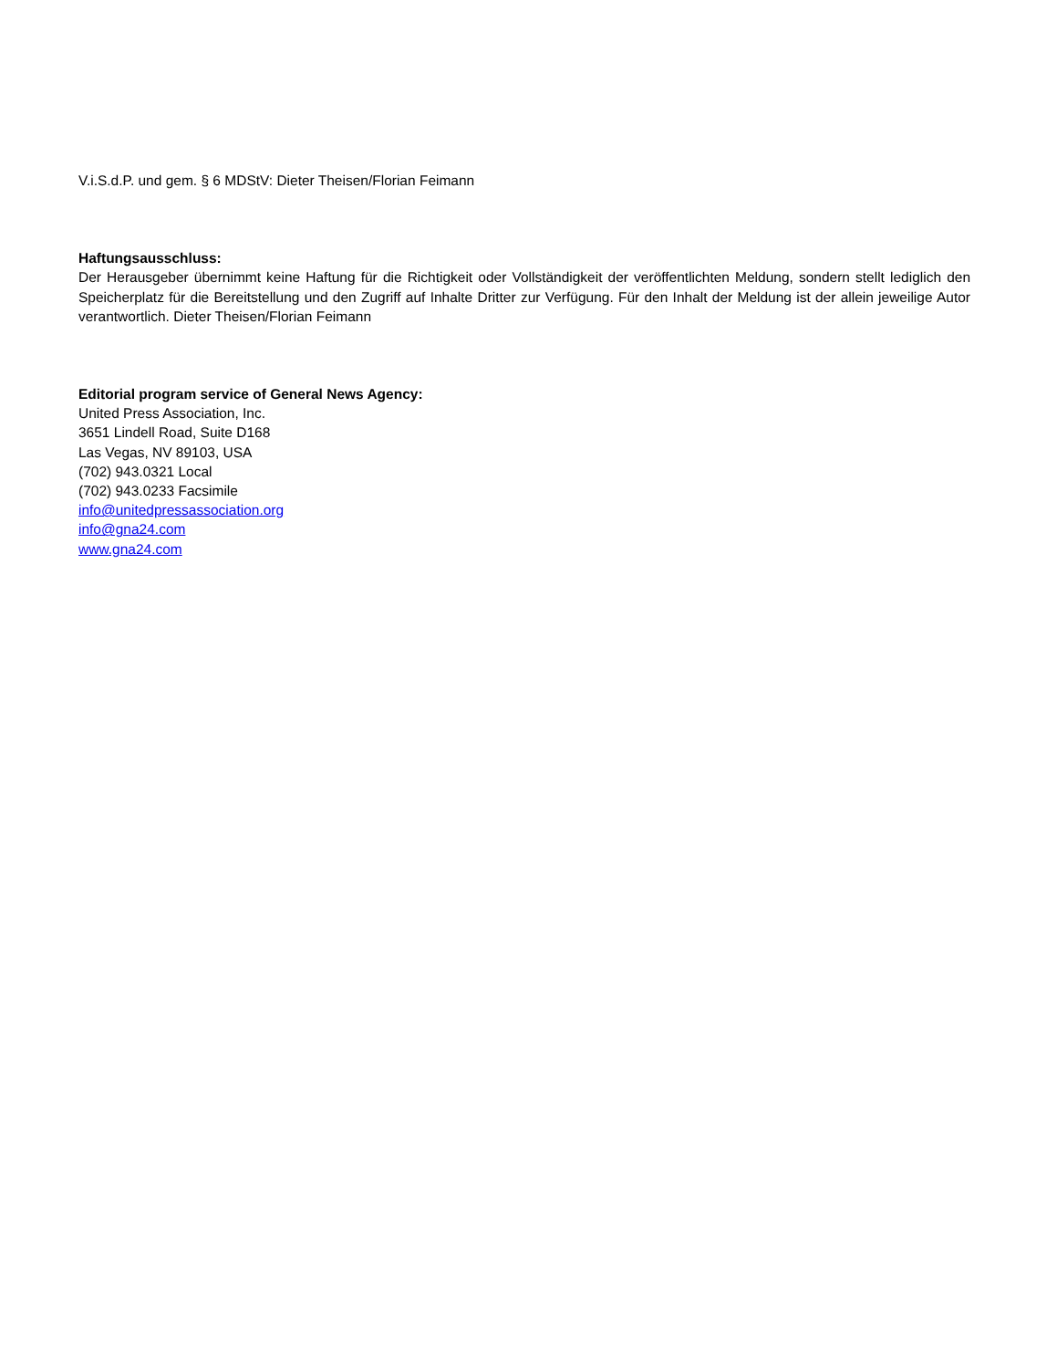V.i.S.d.P. und gem. § 6 MDStV: Dieter Theisen/Florian Feimann
Haftungsausschluss:
Der Herausgeber übernimmt keine Haftung für die Richtigkeit oder Vollständigkeit der veröffentlichten Meldung, sondern stellt lediglich den Speicherplatz für die Bereitstellung und den Zugriff auf Inhalte Dritter zur Verfügung. Für den Inhalt der Meldung ist der allein jeweilige Autor verantwortlich. Dieter Theisen/Florian Feimann
Editorial program service of General News Agency:
United Press Association, Inc.
3651 Lindell Road, Suite D168
Las Vegas, NV 89103, USA
(702) 943.0321 Local
(702) 943.0233 Facsimile
info@unitedpressassociation.org
info@gna24.com
www.gna24.com